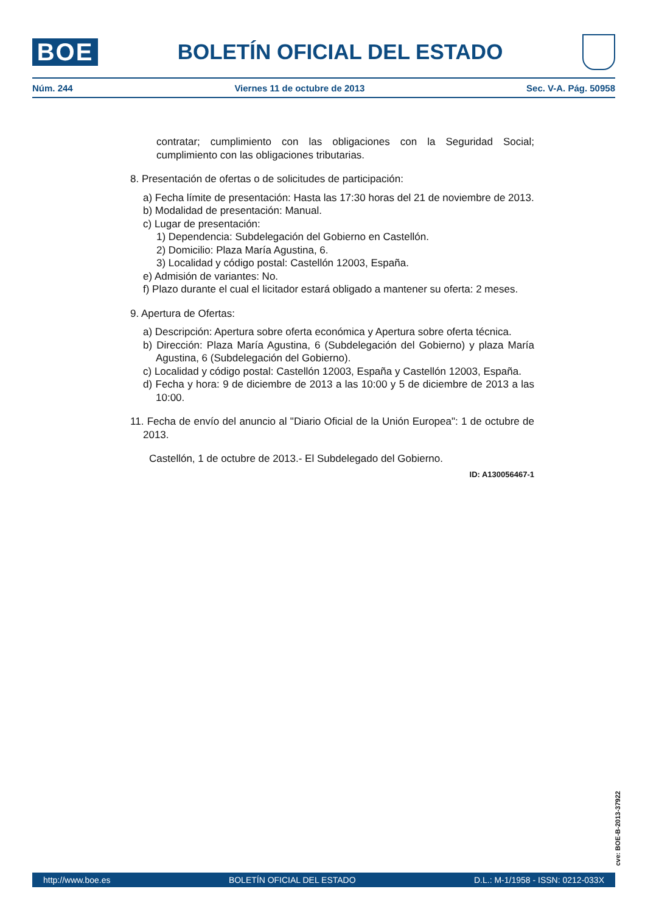BOE
BOLETÍN OFICIAL DEL ESTADO
Núm. 244 Viernes 11 de octubre de 2013 Sec. V-A. Pág. 50958
contratar; cumplimiento con las obligaciones con la Seguridad Social; cumplimiento con las obligaciones tributarias.
8. Presentación de ofertas o de solicitudes de participación:
a) Fecha límite de presentación: Hasta las 17:30 horas del 21 de noviembre de 2013.
b) Modalidad de presentación: Manual.
c) Lugar de presentación:
1) Dependencia: Subdelegación del Gobierno en Castellón.
2) Domicilio: Plaza María Agustina, 6.
3) Localidad y código postal: Castellón 12003, España.
e) Admisión de variantes: No.
f) Plazo durante el cual el licitador estará obligado a mantener su oferta: 2 meses.
9. Apertura de Ofertas:
a) Descripción: Apertura sobre oferta económica y Apertura sobre oferta técnica.
b) Dirección: Plaza María Agustina, 6 (Subdelegación del Gobierno) y plaza María Agustina, 6 (Subdelegación del Gobierno).
c) Localidad y código postal: Castellón 12003, España y Castellón 12003, España.
d) Fecha y hora: 9 de diciembre de 2013 a las 10:00 y 5 de diciembre de 2013 a las 10:00.
11. Fecha de envío del anuncio al "Diario Oficial de la Unión Europea": 1 de octubre de 2013.
Castellón, 1 de octubre de 2013.- El Subdelegado del Gobierno.
ID: A130056467-1
cve: BOE-B-2013-37922
http://www.boe.es BOLETÍN OFICIAL DEL ESTADO D.L.: M-1/1958 - ISSN: 0212-033X